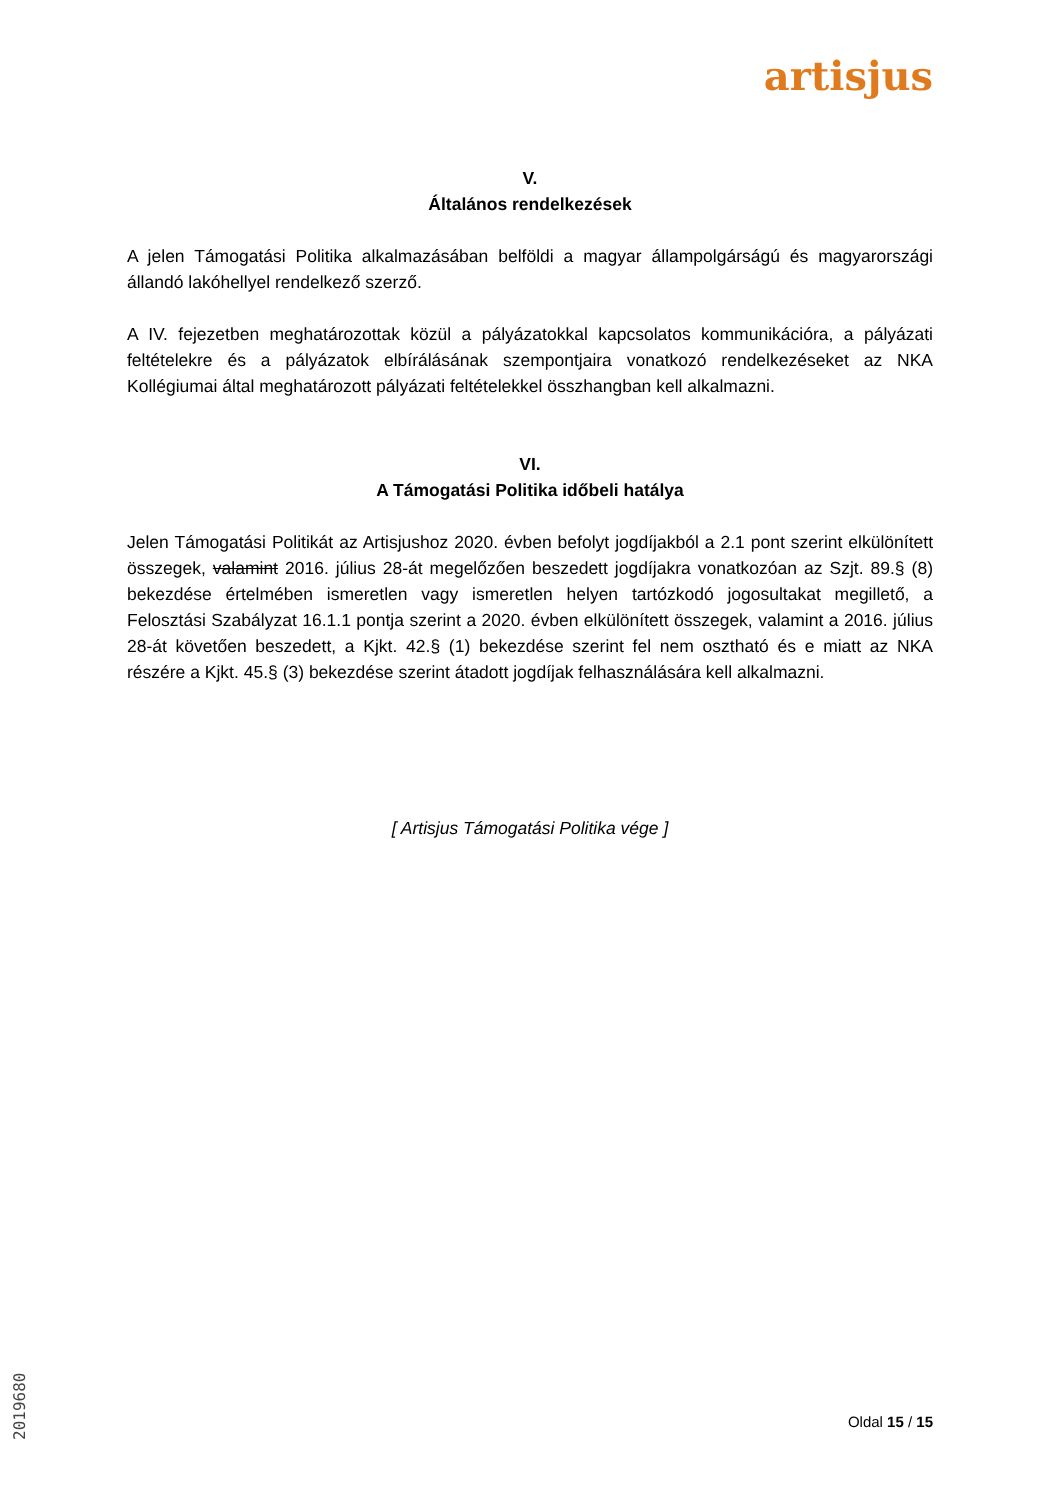artisjus
V.
Általános rendelkezések
A jelen Támogatási Politika alkalmazásában belföldi a magyar állampolgárságú és magyarországi állandó lakóhellyel rendelkező szerző.
A IV. fejezetben meghatározottak közül a pályázatokkal kapcsolatos kommunikációra, a pályázati feltételekre és a pályázatok elbírálásának szempontjaira vonatkozó rendelkezéseket az NKA Kollégiumai által meghatározott pályázati feltételekkel összhangban kell alkalmazni.
VI.
A Támogatási Politika időbeli hatálya
Jelen Támogatási Politikát az Artisjushoz 2020. évben befolyt jogdíjakból a 2.1 pont szerint elkülönített összegek, valamint 2016. július 28-át megelőzően beszedett jogdíjakra vonatkozóan az Szjt. 89.§ (8) bekezdése értelmében ismeretlen vagy ismeretlen helyen tartózkodó jogosultakat megillető, a Felosztási Szabályzat 16.1.1 pontja szerint a 2020. évben elkülönített összegek, valamint a 2016. július 28-át követően beszedett, a Kjkt. 42.§ (1) bekezdése szerint fel nem osztható és e miatt az NKA részére a Kjkt. 45.§ (3) bekezdése szerint átadott jogdíjak felhasználására kell alkalmazni.
[ Artisjus Támogatási Politika vége ]
Oldal 15 / 15
2019680